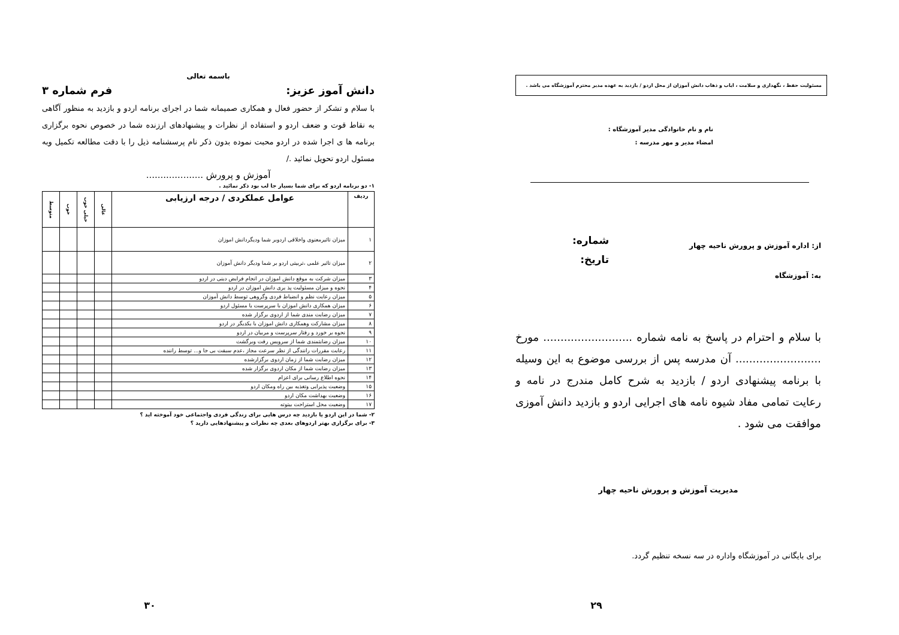باسمه تعالی
دانش آموز عزیز: فرم شماره ۳
با سلام و تشکر از حضور فعال و همکاری صمیمانه شما در اجرای برنامه اردو و بازدید به منظور آگاهی به نقاط قوت و ضعف اردو و استفاده از نظرات و پیشنهادهای ارزنده شما در خصوص نحوه برگزاری برنامه ها ی اجرا شده در اردو محبت نموده بدون ذکر نام پرسشنامه ذیل را با دقت مطالعه تکمیل وبه مسئول اردو تحویل نمائید ./
آموزش و پرورش ....................
۱- دو برنامه اردو که برای شما بسیار جا لب بود ذکر نمائید .
| ردیف | عوامل عملکردی / درجه ارزیابی | عالی | خیلی خوب | خوب | متوسط |
| --- | --- | --- | --- | --- | --- |
| ۱ | میزان تاثیرمعنوی واخلاقی اردوبر شما ودیگردانش اموزان | | | | |
| ۲ | میزان تاثیر علمی ،تربیتی اردو بر شما ودیگر دانش آموزان | | | | |
| ۳ | میزان شرکت به موقع دانش اموزان در انجام فرایض دینی در اردو | | | | |
| ۴ | نحوه و میزان مسئولیت پذ یری دانش اموزان در اردو | | | | |
| ۵ | میزان رعایت نظم و انضباط فردی وگروهی توسط دانش آموزان | | | | |
| ۶ | میزان همکاری دانش اموزان با سرپرست یا مسئول اردو | | | | |
| ۷ | میزان رضایت مندی شما از اردوی برگزار شده | | | | |
| ۸ | میزان مشارکت وهمکاری دانش اموزان با یکدیگر در اردو | | | | |
| ۹ | نحوه بر خورد و رفتار سرپرست و مربیان در اردو | | | | |
| ۱۰ | میزان رضایتمندی شما از سرویس رفت وبرگشت | | | | |
| ۱۱ | رعایت مقررات رانندگی از نظر سرعت مجاز ،عدم سبقت بی جا و... توسط راننده | | | | |
| ۱۲ | میزان رضایت شما از زمان اردوی برگزارشده | | | | |
| ۱۳ | میزان رضایت شما از مکان اردوی برگزار شده | | | | |
| ۱۴ | نحوه اطلاع رسانی برای اعزام | | | | |
| ۱۵ | وضعیت پذیرایی وتغذیه بین راه ومکان اردو | | | | |
| ۱۶ | وضعیت بهداشت مکان اردو | | | | |
| ۱۷ | وضعیت محل استراحت بیتوته | | | | |
۲- شما در این اردو یا بازدید چه درس هایی برای زندگی فردی واجتماعی خود آموخته اید ؟
۳- برای برگزاری بهتر اردوهای بعدی چه نظرات و پیشنهادهایی دارید ؟
۳۰
مسئولیت حفظ ، نگهداری و سلامت ، ایاب و ذهاب دانش آموزان از محل اردو / بازدید به عهده مدیر محترم آموزشگاه می باشد .
نام و نام خانوادگی مدیر آموزشگاه :
امضاء مدیر و مهر مدرسه :
از: اداره آموزش و پرورش ناحیه چهار
به: آموزشگاه
شماره:
تاریخ:
با سلام و احترام در پاسخ به نامه شماره .......................... مورخ ......................... آن مدرسه پس از بررسی موضوع به این وسیله با برنامه پیشنهادی اردو / بازدید به شرح کامل مندرج در نامه و رعایت تمامی مفاد شیوه نامه های اجرایی اردو و بازدید دانش آموزی موافقت می شود .
مدیریت آموزش و پرورش ناحیه چهار
برای بایگانی در آموزشگاه واداره در سه نسخه تنظیم گردد.
۲۹